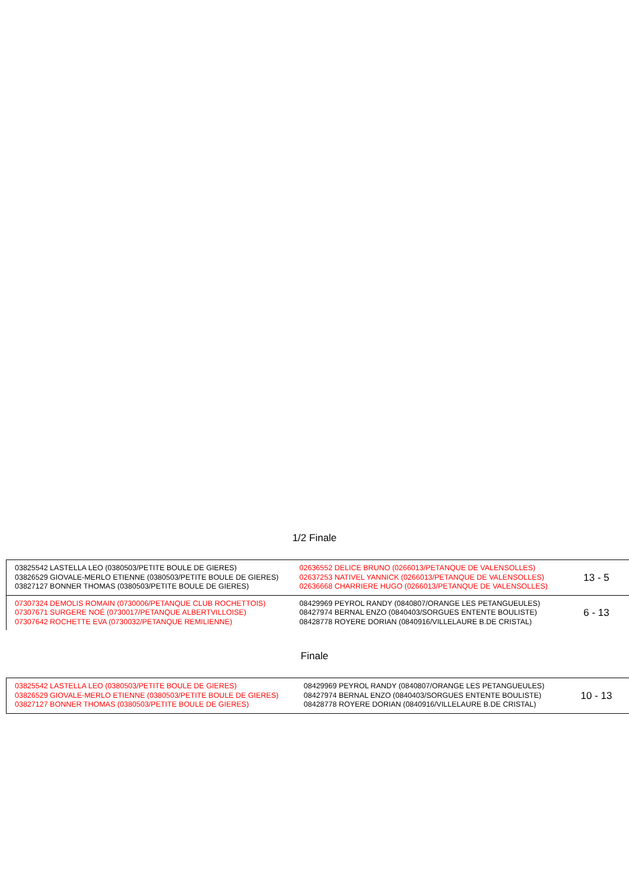1/2 Finale
| 03825542 LASTELLA LEO (0380503/PETITE BOULE DE GIERES) 03826529 GIOVALE-MERLO ETIENNE (0380503/PETITE BOULE DE GIERES) 03827127 BONNER THOMAS (0380503/PETITE BOULE DE GIERES) | 02636552 DELICE BRUNO (0266013/PETANQUE DE VALENSOLLES) 02637253 NATIVEL YANNICK (0266013/PETANQUE DE VALENSOLLES) 02636668 CHARRIERE HUGO (0266013/PETANQUE DE VALENSOLLES) | 13 - 5 |
| 07307324 DEMOLIS ROMAIN (0730006/PETANQUE CLUB ROCHETTOIS) 07307671 SURGERE NOÉ (0730017/PETANQUE ALBERTVILLOISE) 07307642 ROCHETTE EVA (0730032/PETANQUE REMILIENNE) | 08429969 PEYROL RANDY (0840807/ORANGE LES PETANGUEULES) 08427974 BERNAL ENZO (0840403/SORGUES ENTENTE BOULISTE) 08428778 ROYERE DORIAN (0840916/VILLELAURE B.DE CRISTAL) | 6 - 13 |
Finale
| 03825542 LASTELLA LEO (0380503/PETITE BOULE DE GIERES) 03826529 GIOVALE-MERLO ETIENNE (0380503/PETITE BOULE DE GIERES) 03827127 BONNER THOMAS (0380503/PETITE BOULE DE GIERES) | 08429969 PEYROL RANDY (0840807/ORANGE LES PETANGUEULES) 08427974 BERNAL ENZO (0840403/SORGUES ENTENTE BOULISTE) 08428778 ROYERE DORIAN (0840916/VILLELAURE B.DE CRISTAL) | 10 - 13 |